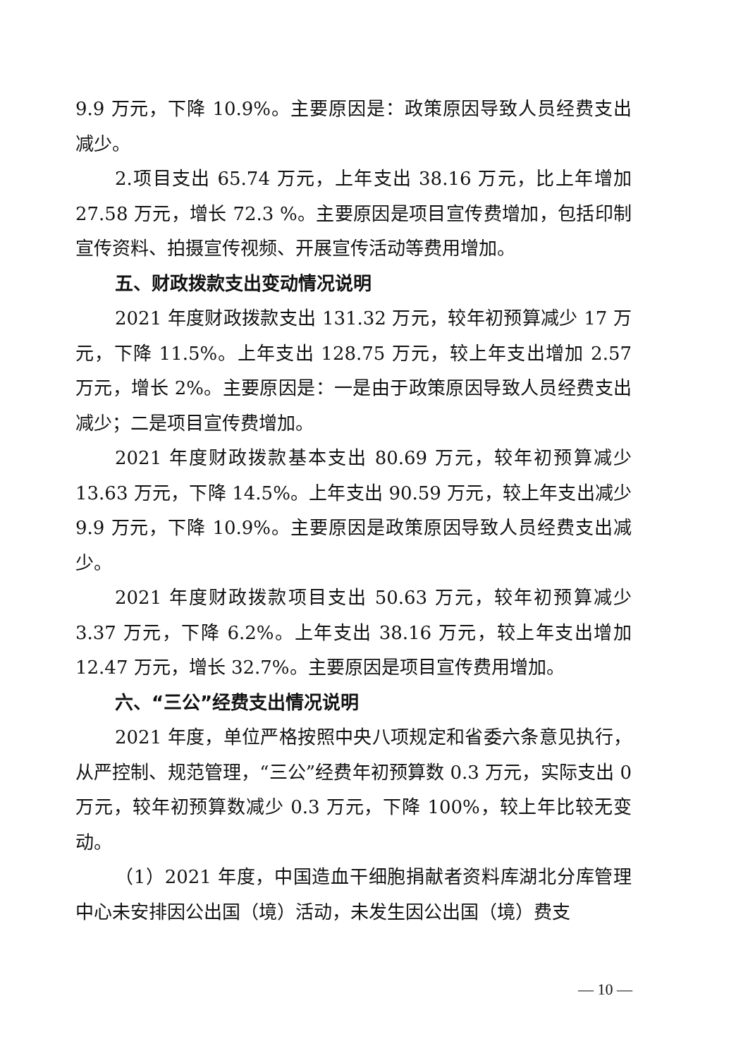9.9 万元，下降 10.9%。主要原因是：政策原因导致人员经费支出减少。
2.项目支出 65.74 万元，上年支出 38.16 万元，比上年增加 27.58 万元，增长 72.3 %。主要原因是项目宣传费增加，包括印制宣传资料、拍摄宣传视频、开展宣传活动等费用增加。
五、财政拨款支出变动情况说明
2021 年度财政拨款支出 131.32 万元，较年初预算减少 17 万元，下降 11.5%。上年支出 128.75 万元，较上年支出增加 2.57 万元，增长 2%。主要原因是：一是由于政策原因导致人员经费支出减少；二是项目宣传费增加。
2021 年度财政拨款基本支出 80.69 万元，较年初预算减少 13.63 万元，下降 14.5%。上年支出 90.59 万元，较上年支出减少 9.9 万元，下降 10.9%。主要原因是政策原因导致人员经费支出减少。
2021 年度财政拨款项目支出 50.63 万元，较年初预算减少 3.37 万元，下降 6.2%。上年支出 38.16 万元，较上年支出增加 12.47 万元，增长 32.7%。主要原因是项目宣传费用增加。
六、“三公”经费支出情况说明
2021 年度，单位严格按照中央八项规定和省委六条意见执行，从严控制、规范管理，“三公”经费年初预算数 0.3 万元，实际支出 0 万元，较年初预算数减少 0.3 万元，下降 100%，较上年比较无变动。
（1）2021 年度，中国造血干细胞捐献者资料库湖北分库管理中心未安排因公出国（境）活动，未发生因公出国（境）费支
— 10 —